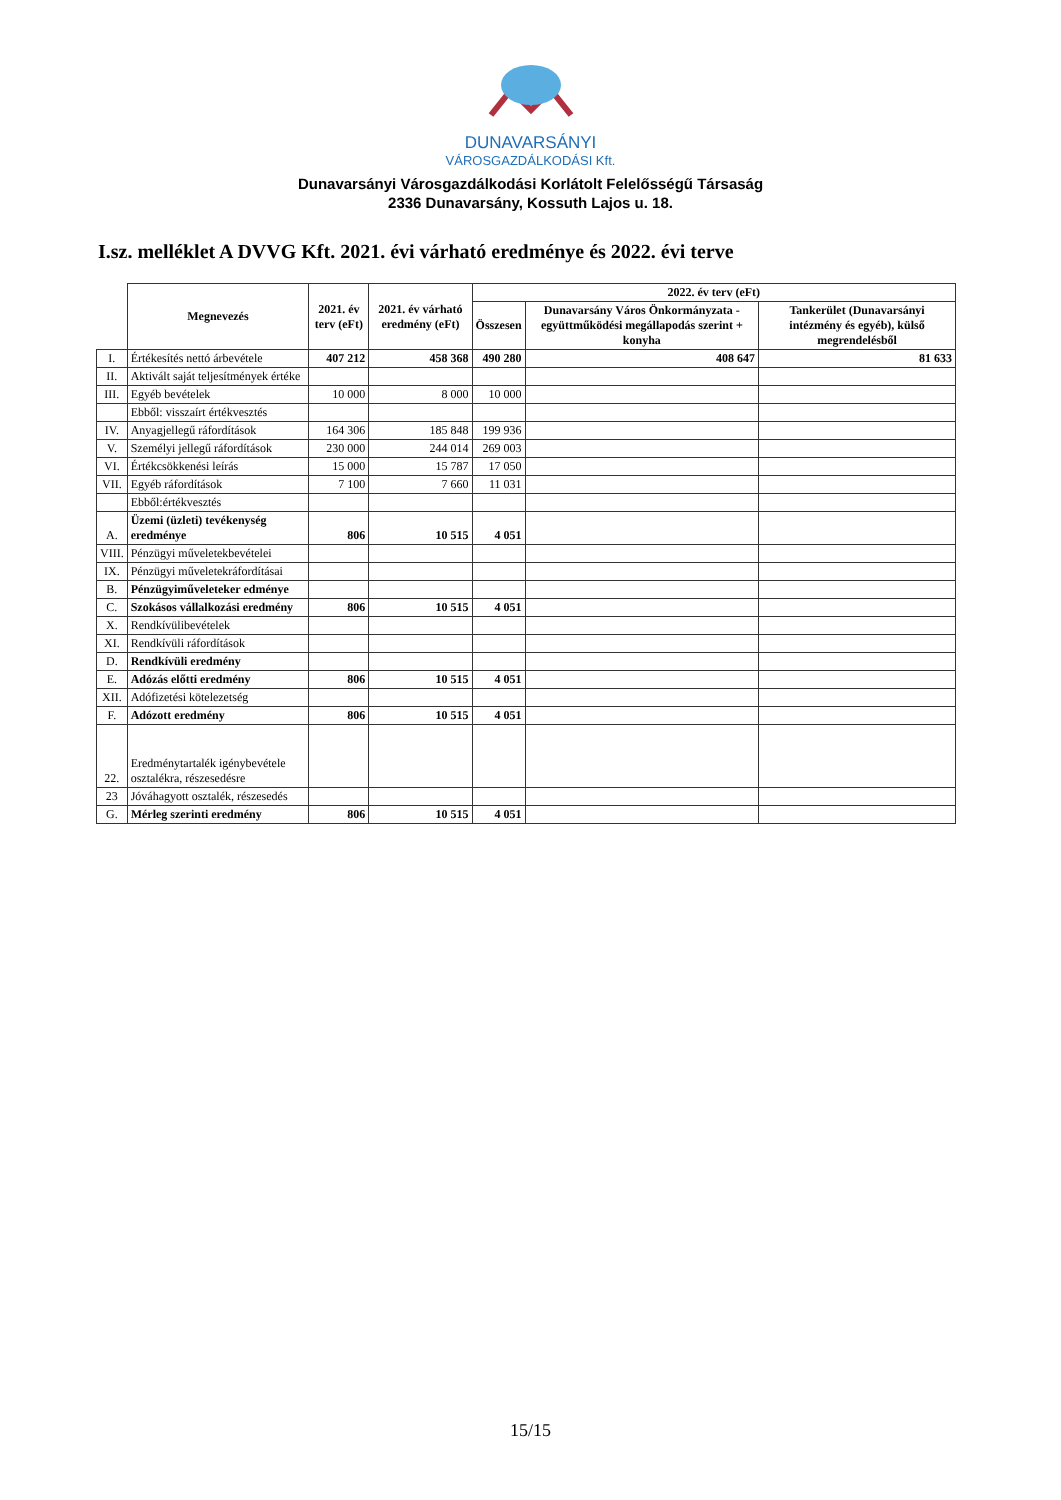DUNAVARSÁNYI
VÁROSGAZDÁLKODÁSI Kft.
Dunavarsányi Városgazdálkodási Korlátolt Felelősségű Társaság
2336 Dunavarsány, Kossuth Lajos u. 18.
I.sz. melléklet A DVVG Kft. 2021. évi várható eredménye és 2022. évi terve
| | Megnevezés | 2021. év terv (eFt) | 2021. év várható eredmény (eFt) | 2022. év terv (eFt) | | |
| --- | --- | --- | --- | --- | --- | --- |
| | | | | Összesen | Dunavarsány Város Önkormányzata - együttműködési megállapodás szerint + konyha | Tankerület (Dunavarsányi intézmény és egyéb), külső megrendelésből |
| I. | Értékesítés nettó árbevétele | 407 212 | 458 368 | 490 280 | 408 647 | 81 633 |
| II. | Aktivált saját teljesítmények értéke | | | | | |
| III. | Egyéb bevételek | 10 000 | 8 000 | 10 000 | | |
| | Ebből: visszaírt értékvesztés | | | | | |
| IV. | Anyagjellegű ráfordítások | 164 306 | 185 848 | 199 936 | | |
| V. | Személyi jellegű ráfordítások | 230 000 | 244 014 | 269 003 | | |
| VI. | Értékcsökkenési leírás | 15 000 | 15 787 | 17 050 | | |
| VII. | Egyéb ráfordítások | 7 100 | 7 660 | 11 031 | | |
| | Ebből:értékvesztés | | | | | |
| A. | Üzemi (üzleti) tevékenység eredménye | 806 | 10 515 | 4 051 | | |
| VIII. | Pénzügyi műveletekbevételei | | | | | |
| IX. | Pénzügyi műveletekráfordításai | | | | | |
| B. | Pénzügyiműveleteker edménye | | | | | |
| C. | Szokásos vállalkozási eredmény | 806 | 10 515 | 4 051 | | |
| X. | Rendkívülibevételek | | | | | |
| XI. | Rendkívüli ráfordítások | | | | | |
| D. | Rendkívüli eredmény | | | | | |
| E. | Adózás előtti eredmény | 806 | 10 515 | 4 051 | | |
| XII. | Adófizetési kötelezetség | | | | | |
| F. | Adózott eredmény | 806 | 10 515 | 4 051 | | |
| 22. | Eredménytartalék igénybevétele osztalékra, részesedésre | | | | | |
| 23 | Jóváhagyott osztalék, részesedés | | | | | |
| G. | Mérleg szerinti eredmény | 806 | 10 515 | 4 051 | | |
15/15